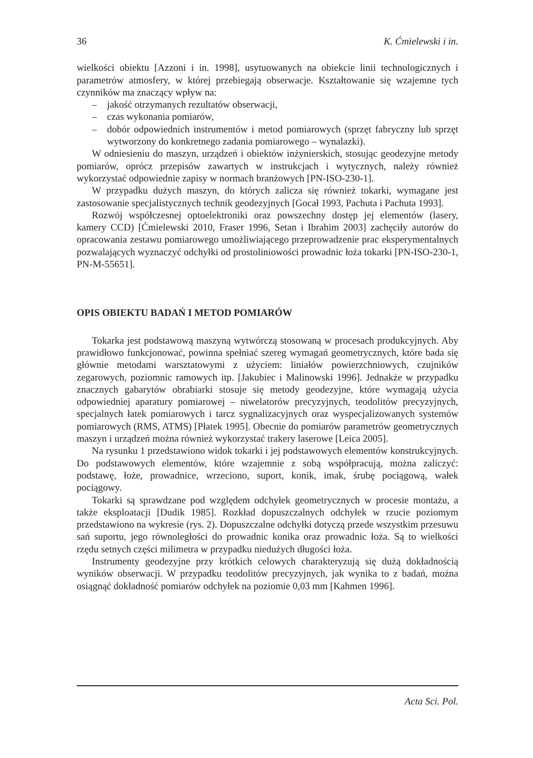36 K. Ćmielewski i in.
wielkości obiektu [Azzoni i in. 1998], usytuowanych na obiekcie linii technologicznych i parametrów atmosfery, w której przebiegają obserwacje. Kształtowanie się wzajemne tych czynników ma znaczący wpływ na:
– jakość otrzymanych rezultatów obserwacji,
– czas wykonania pomiarów,
– dobór odpowiednich instrumentów i metod pomiarowych (sprzęt fabryczny lub sprzęt wytworzony do konkretnego zadania pomiarowego – wynalazki).
W odniesieniu do maszyn, urządzeń i obiektów inżynierskich, stosując geodezyjne metody pomiarów, oprócz przepisów zawartych w instrukcjach i wytycznych, należy również wykorzystać odpowiednie zapisy w normach branżowych [PN-ISO-230-1].
W przypadku dużych maszyn, do których zalicza się również tokarki, wymagane jest zastosowanie specjalistycznych technik geodezyjnych [Gocał 1993, Pachuta i Pachuta 1993].
Rozwój współczesnej optoelektroniki oraz powszechny dostęp jej elementów (lasery, kamery CCD) [Ćmielewski 2010, Fraser 1996, Setan i Ibrahim 2003] zachęciły autorów do opracowania zestawu pomiarowego umożliwiającego przeprowadzenie prac eksperymentalnych pozwalających wyznaczyć odchyłki od prostoliniowości prowadnic łoża tokarki [PN-ISO-230-1, PN-M-55651].
OPIS OBIEKTU BADAŃ I METOD POMIARÓW
Tokarka jest podstawową maszyną wytwórczą stosowaną w procesach produkcyjnych. Aby prawidłowo funkcjonować, powinna spełniać szereg wymagań geometrycznych, które bada się głównie metodami warsztatowymi z użyciem: liniałów powierzchniowych, czujników zegarowych, poziomnic ramowych itp. [Jakubiec i Malinowski 1996]. Jednakże w przypadku znacznych gabarytów obrabiarki stosuje się metody geodezyjne, które wymagają użycia odpowiedniej aparatury pomiarowej – niwelatorów precyzyjnych, teodolitów precyzyjnych, specjalnych łatek pomiarowych i tarcz sygnalizacyjnych oraz wyspecjalizowanych systemów pomiarowych (RMS, ATMS) [Płatek 1995]. Obecnie do pomiarów parametrów geometrycznych maszyn i urządzeń można również wykorzystać trakery laserowe [Leica 2005].
Na rysunku 1 przedstawiono widok tokarki i jej podstawowych elementów konstrukcyjnych. Do podstawowych elementów, które wzajemnie z sobą współpracują, można zaliczyć: podstawę, łoże, prowadnice, wrzeciono, suport, konik, imak, śrubę pociągową, wałek pociągowy.
Tokarki są sprawdzane pod względem odchyłek geometrycznych w procesie montażu, a także eksploatacji [Dudik 1985]. Rozkład dopuszczalnych odchyłek w rzucie poziomym przedstawiono na wykresie (rys. 2). Dopuszczalne odchyłki dotyczą przede wszystkim przesuwu sań suportu, jego równoległości do prowadnic konika oraz prowadnic łoża. Są to wielkości rzędu setnych części milimetra w przypadku niedużych długości łoża.
Instrumenty geodezyjne przy krótkich celowych charakteryzują się dużą dokładnością wyników obserwacji. W przypadku teodolitów precyzyjnych, jak wynika to z badań, można osiągnąć dokładność pomiarów odchyłek na poziomie 0,03 mm [Kahmen 1996].
Acta Sci. Pol.